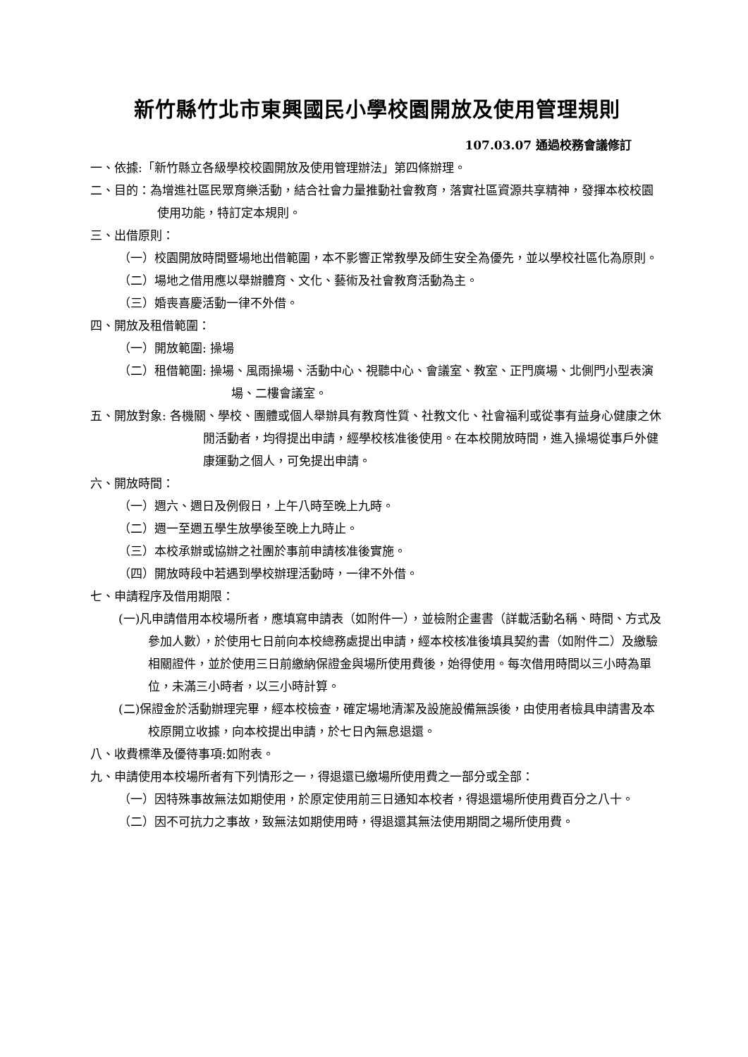新竹縣竹北市東興國民小學校園開放及使用管理規則
107.03.07 通過校務會議修訂
一、依據:「新竹縣立各級學校校園開放及使用管理辦法」第四條辦理。
二、目的：為增進社區民眾育樂活動，結合社會力量推動社會教育，落實社區資源共享精神，發揮本校校園使用功能，特訂定本規則。
三、出借原則：
（一）校園開放時間暨場地出借範圍，本不影響正常教學及師生安全為優先，並以學校社區化為原則。
（二）場地之借用應以舉辦體育、文化、藝術及社會教育活動為主。
（三）婚喪喜慶活動一律不外借。
四、開放及租借範圍：
（一）開放範圍: 操場
（二）租借範圍: 操場、風雨操場、活動中心、視聽中心、會議室、教室、正門廣場、北側門小型表演場、二樓會議室。
五、開放對象: 各機關、學校、團體或個人舉辦具有教育性質、社教文化、社會福利或從事有益身心健康之休閒活動者，均得提出申請，經學校核准後使用。在本校開放時間，進入操場從事戶外健康運動之個人，可免提出申請。
六、開放時間：
（一）週六、週日及例假日，上午八時至晚上九時。
（二）週一至週五學生放學後至晚上九時止。
（三）本校承辦或協辦之社團於事前申請核准後實施。
（四）開放時段中若遇到學校辦理活動時，一律不外借。
七、申請程序及借用期限：
(一)凡申請借用本校場所者，應填寫申請表（如附件一），並檢附企畫書（詳載活動名稱、時間、方式及參加人數），於使用七日前向本校總務處提出申請，經本校核准後填具契約書（如附件二）及繳驗相關證件，並於使用三日前繳納保證金與場所使用費後，始得使用。每次借用時間以三小時為單位，未滿三小時者，以三小時計算。
(二)保證金於活動辦理完畢，經本校檢查，確定場地清潔及設施設備無誤後，由使用者檢具申請書及本校原開立收據，向本校提出申請，於七日內無息退還。
八、收費標準及優待事項:如附表。
九、申請使用本校場所者有下列情形之一，得退還已繳場所使用費之一部分或全部：
（一）因特殊事故無法如期使用，於原定使用前三日通知本校者，得退還場所使用費百分之八十。
（二）因不可抗力之事故，致無法如期使用時，得退還其無法使用期間之場所使用費。